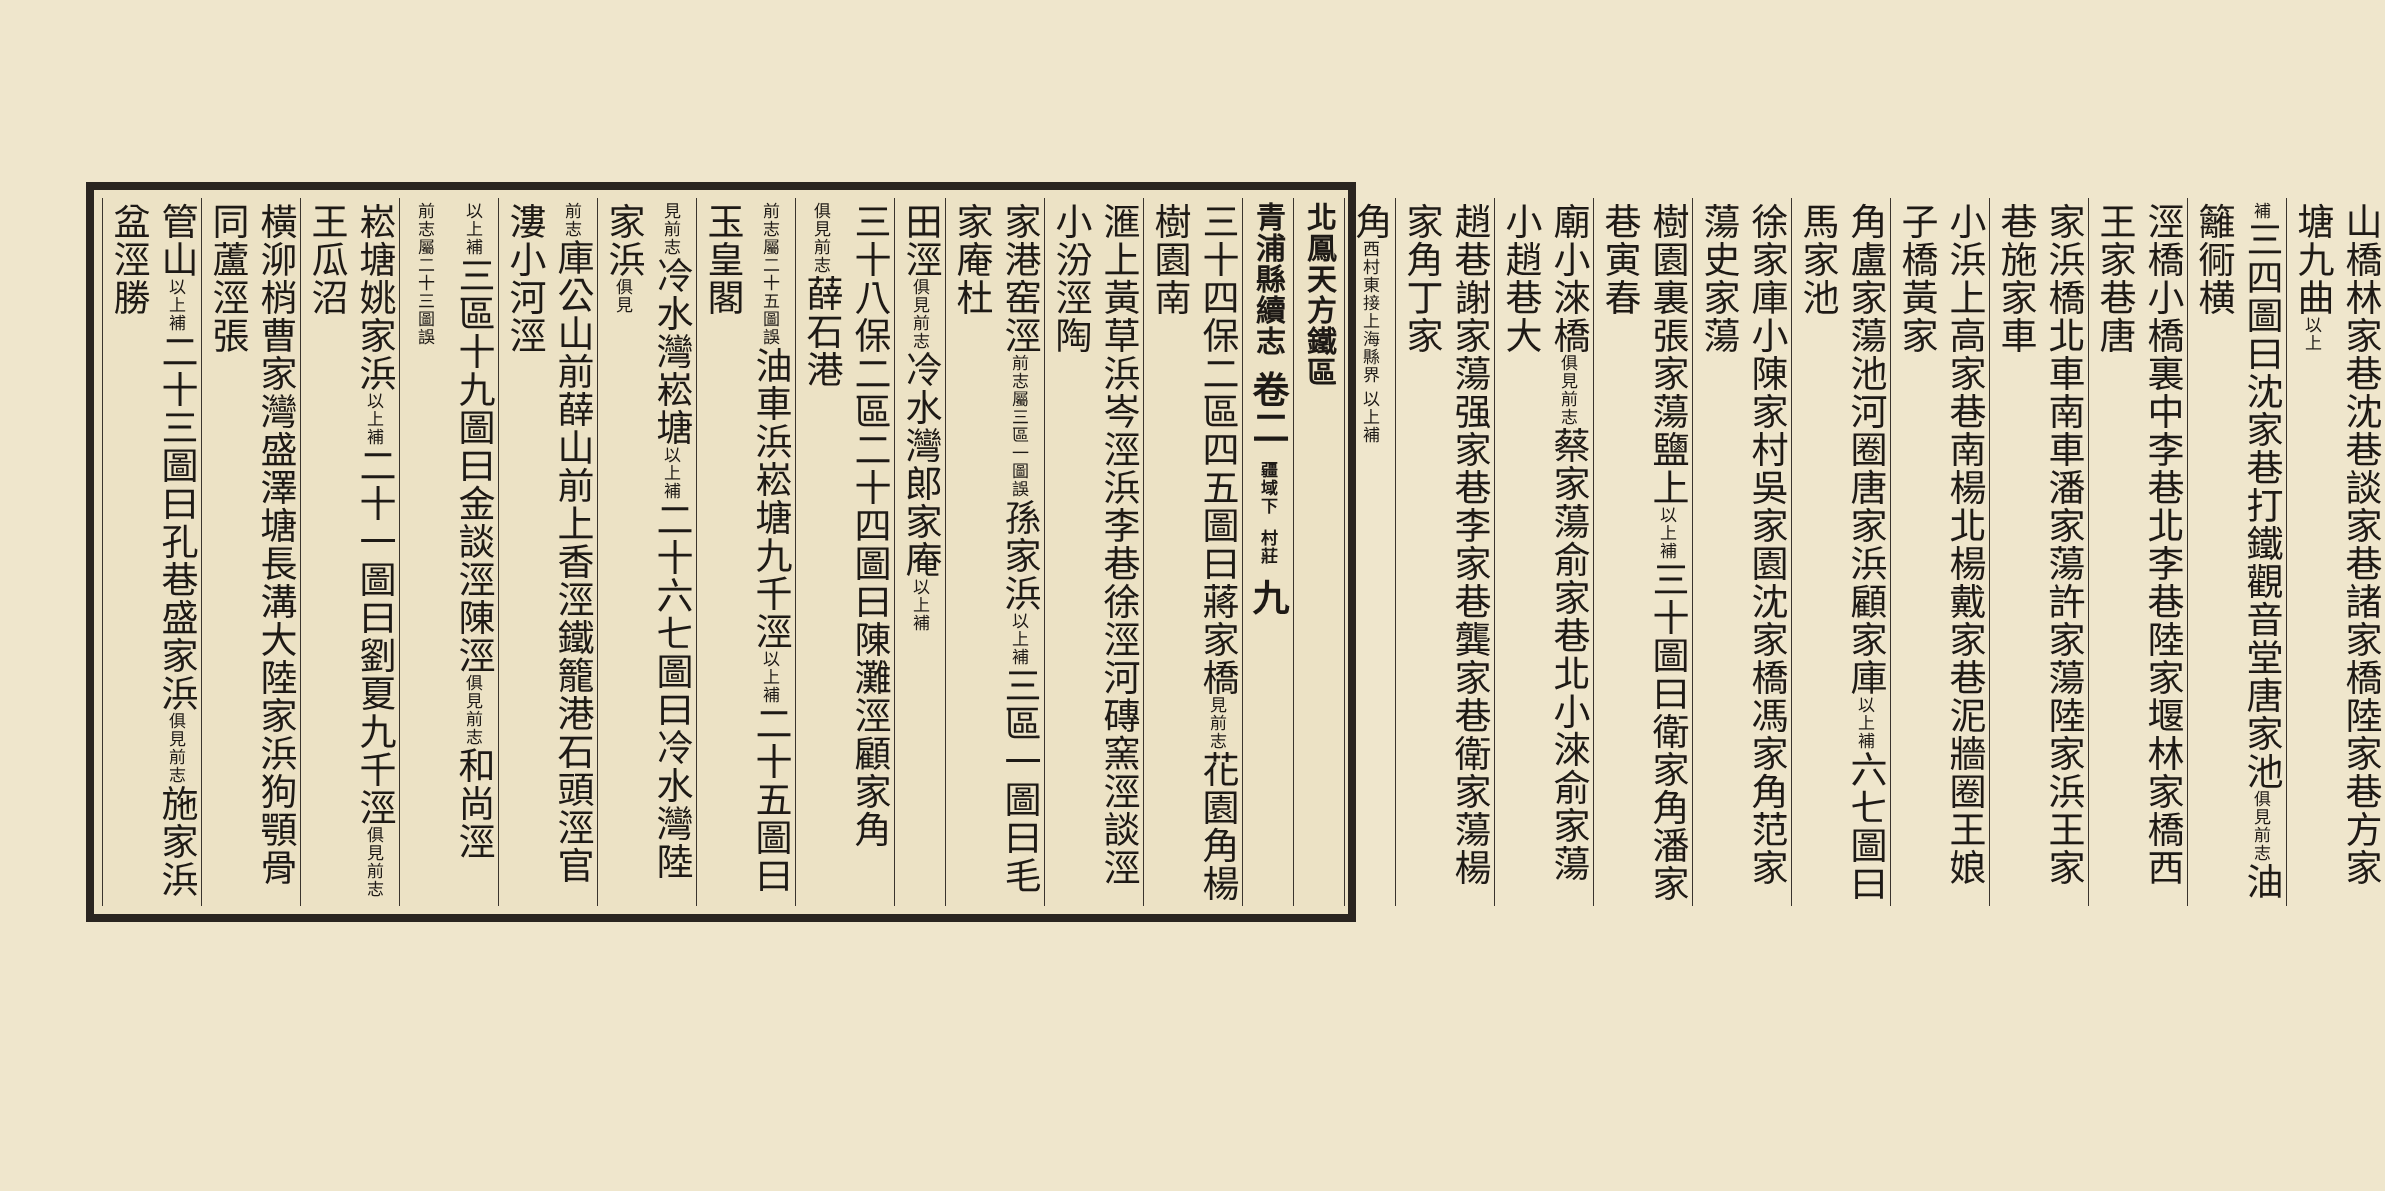山橋林家巷沈巷談家巷諸家橋陸家巷方家塘九曲以上
補三四圖曰沈家巷打鐵觀音堂唐家池俱見前志油籬衕横
涇橋小橋裏中李巷北李巷陸家堰林家橋西王家巷唐
家浜橋北車南車潘家蕩許家蕩陸家浜王家巷施家車
小浜上高家巷南楊北楊戴家巷泥牆圈王娘子橋黃家
角盧家蕩池河圈唐家浜顧家庫以上補六七圖曰馬家池
徐家庫小陳家村吳家園沈家橋馮家角范家蕩史家蕩
樹園裏張家蕩鹽上以上補三十圖曰衛家角潘家巷寅春
廟小淶橋俱見前志蔡家蕩俞家巷北小淶俞家蕩小趙巷大
趙巷謝家蕩强家巷李家巷龔家巷衛家蕩楊家角丁家
角西村東接上海縣界 以上補
北鳳天方鐵區
青浦縣續志 卷二 疆域下 村莊 九
三十四保二區四五圖曰蔣家橋見前志花園角楊樹園南
滙上黃草浜岑涇浜李巷徐涇河磚窯涇談涇小汾涇陶
家港窑涇前志屬三區一圖誤孫家浜以上補三區一圖曰毛家庵杜
田涇俱見前志冷水灣郎家庵以上補
三十八保二區二十四圖曰陳灘涇顧家角俱見前志薛石港
前志屬二十五圖誤油車浜崧塘九千涇以上補二十五圖曰玉皇閣
見前志冷水灣崧塘以上補二十六七圖曰冷水灣陸家浜俱見
前志庫公山前薛山前上香涇鐵籠港石頭涇官漊小河涇
以上補三區十九圖曰金談涇陳涇俱見前志和尚涇前志屬二十三圖誤
崧塘姚家浜以上補二十一圖曰劉夏九千涇俱見前志王瓜沼
橫泖梢曹家灣盛澤塘長溝大陸家浜狗顎骨同蘆涇張
管山以上補二十三圖曰孔巷盛家浜俱見前志施家浜盆涇勝